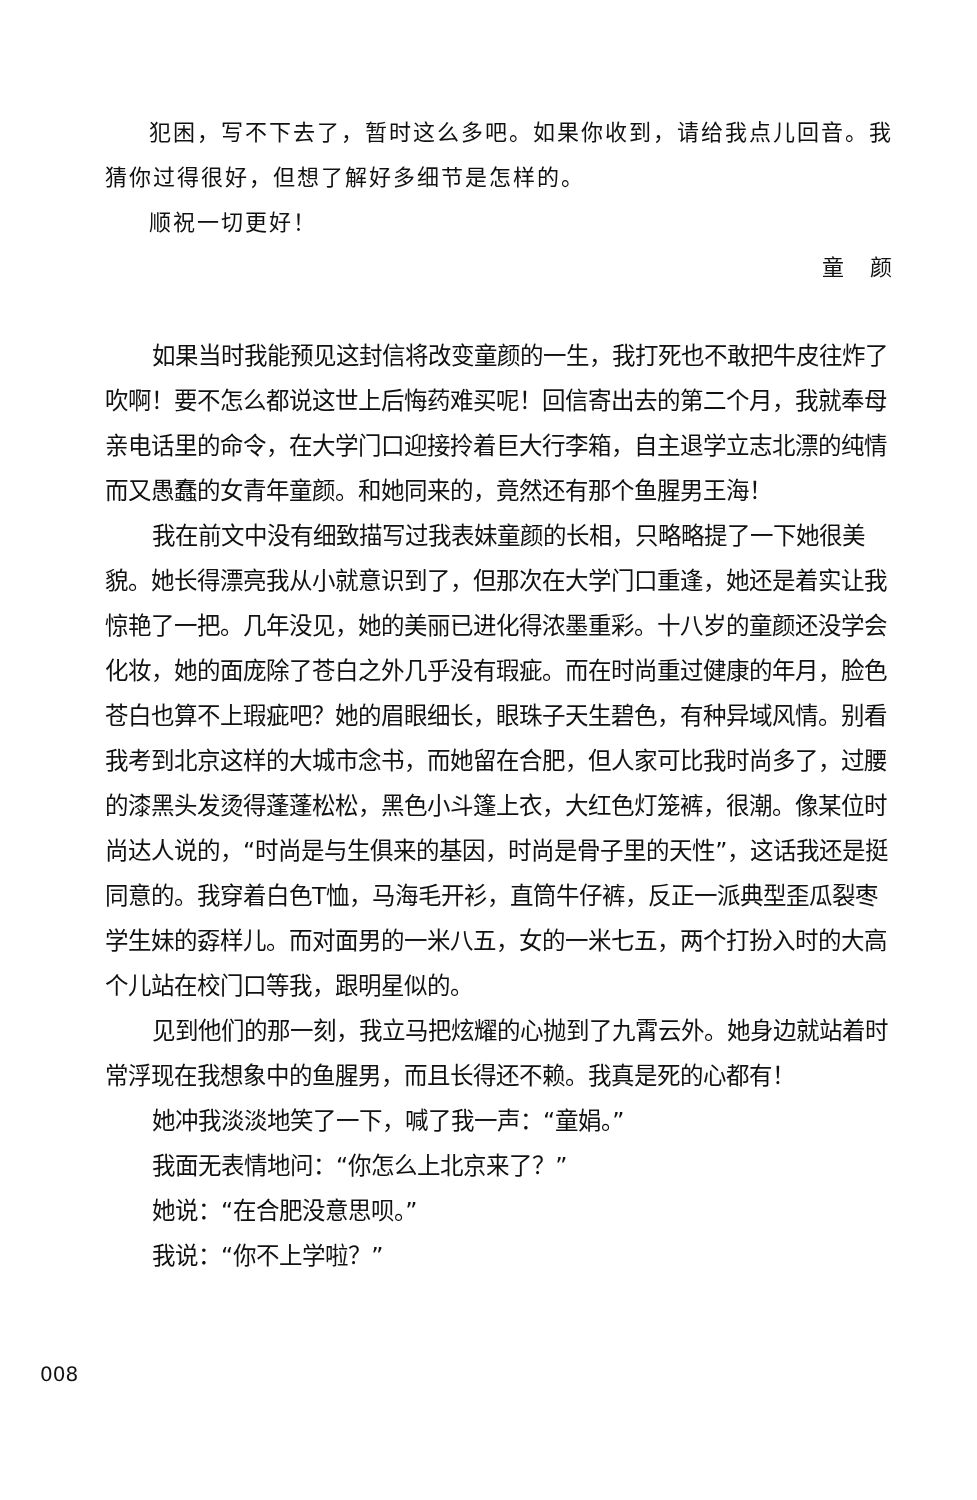犯困，写不下去了，暂时这么多吧。如果你收到，请给我点儿回音。我猜你过得很好，但想了解好多细节是怎样的。
顺祝一切更好！
童　颜
如果当时我能预见这封信将改变童颜的一生，我打死也不敢把牛皮往炸了吹啊！要不怎么都说这世上后悔药难买呢！回信寄出去的第二个月，我就奉母亲电话里的命令，在大学门口迎接拎着巨大行李箱，自主退学立志北漂的纯情而又愚蠢的女青年童颜。和她同来的，竟然还有那个鱼腥男王海！
我在前文中没有细致描写过我表妹童颜的长相，只略略提了一下她很美貌。她长得漂亮我从小就意识到了，但那次在大学门口重逢，她还是着实让我惊艳了一把。几年没见，她的美丽已进化得浓墨重彩。十八岁的童颜还没学会化妆，她的面庞除了苍白之外几乎没有瑕疵。而在时尚重过健康的年月，脸色苍白也算不上瑕疵吧？她的眉眼细长，眼珠子天生碧色，有种异域风情。别看我考到北京这样的大城市念书，而她留在合肥，但人家可比我时尚多了，过腰的漆黑头发烫得蓬蓬松松，黑色小斗篷上衣，大红色灯笼裤，很潮。像某位时尚达人说的，“时尚是与生俱来的基因，时尚是骨子里的天性”，这话我还是挺同意的。我穿着白色T恤，马海毛开衫，直筒牛仔裤，反正一派典型歪瓜裂枣学生妹的孬样儿。而对面男的一米八五，女的一米七五，两个打扮入时的大高个儿站在校门口等我，跟明星似的。
见到他们的那一刻，我立马把炫耀的心抛到了九霄云外。她身边就站着时常浮现在我想象中的鱼腥男，而且长得还不赖。我真是死的心都有！
她冲我淡淡地笑了一下，喊了我一声：“童娟。”
我面无表情地问：“你怎么上北京来了？”
她说：“在合肥没意思呗。”
我说：“你不上学啦？”
008